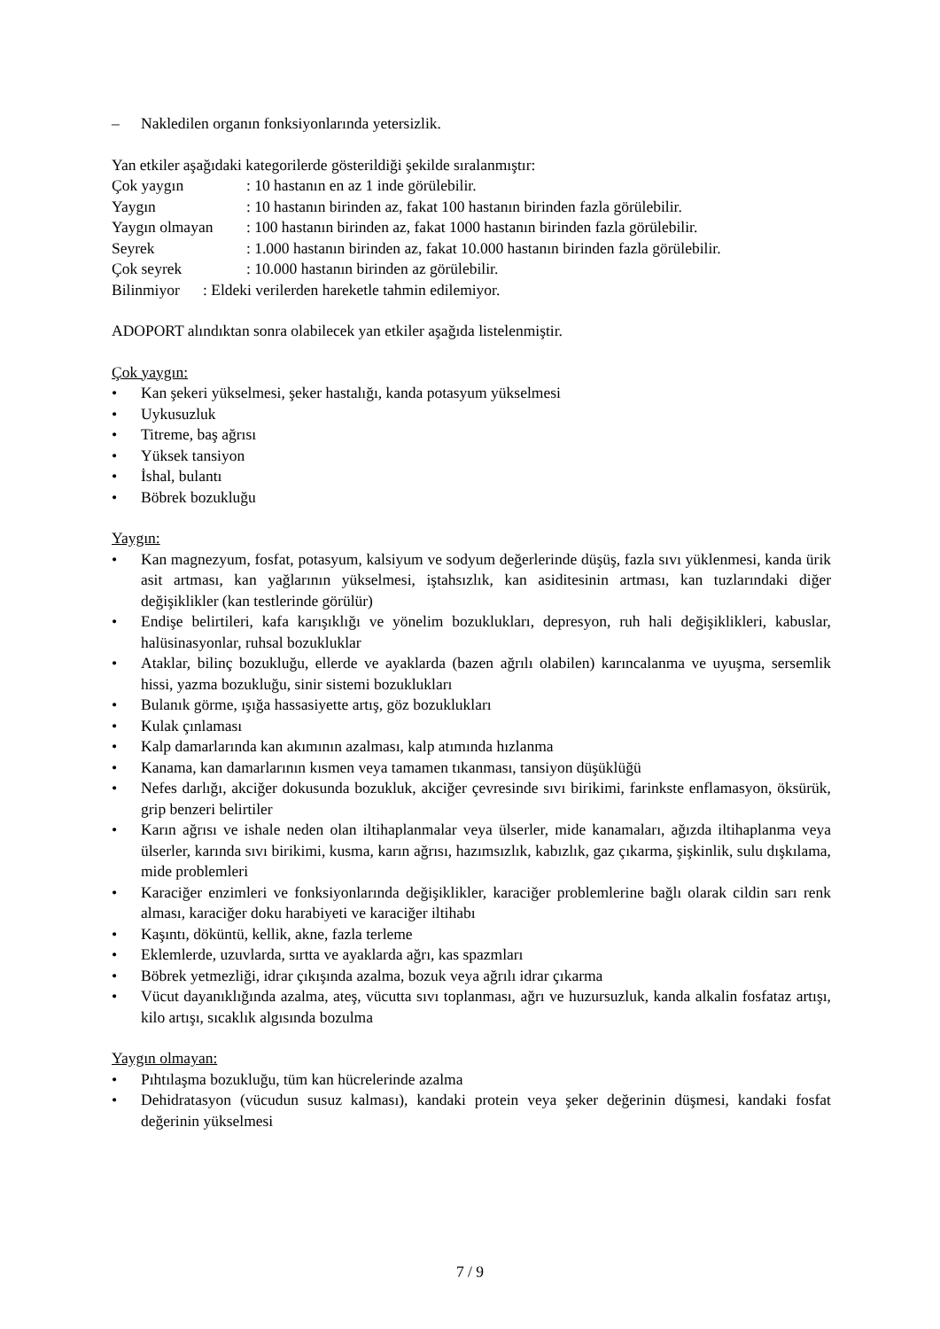– Nakledilen organın fonksiyonlarında yetersizlik.
Yan etkiler aşağıdaki kategorilerde gösterildiği şekilde sıralanmıştır:
Çok yaygın: 10 hastanın en az 1 inde görülebilir.
Yaygın: 10 hastanın birinden az, fakat 100 hastanın birinden fazla görülebilir.
Yaygın olmayan: 100 hastanın birinden az, fakat 1000 hastanın birinden fazla görülebilir.
Seyrek: 1.000 hastanın birinden az, fakat 10.000 hastanın birinden fazla görülebilir.
Çok seyrek: 10.000 hastanın birinden az görülebilir.
Bilinmiyor : Eldeki verilerden hareketle tahmin edilemiyor.
ADOPORT alındıktan sonra olabilecek yan etkiler aşağıda listelenmiştir.
Çok yaygın:
• Kan şekeri yükselmesi, şeker hastalığı, kanda potasyum yükselmesi
• Uykusuzluk
• Titreme, baş ağrısı
• Yüksek tansiyon
• İshal, bulantı
• Böbrek bozukluğu
Yaygın:
• Kan magnezyum, fosfat, potasyum, kalsiyum ve sodyum değerlerinde düşüş, fazla sıvı yüklenmesi, kanda ürik asit artması, kan yağlarının yükselmesi, iştahsızlık, kan asiditesinin artması, kan tuzlarındaki diğer değişiklikler (kan testlerinde görülür)
• Endişe belirtileri, kafa karışıklığı ve yönelim bozuklukları, depresyon, ruh hali değişiklikleri, kabuslar, halüsinasyonlar, ruhsal bozukluklar
• Ataklar, bilinç bozukluğu, ellerde ve ayaklarda (bazen ağrılı olabilen) karıncalanma ve uyuşma, sersemlik hissi, yazma bozukluğu, sinir sistemi bozuklukları
• Bulanık görme, ışığa hassasiyette artış, göz bozuklukları
• Kulak çınlaması
• Kalp damarlarında kan akımının azalması, kalp atımında hızlanma
• Kanama, kan damarlarının kısmen veya tamamen tıkanması, tansiyon düşüklüğü
• Nefes darlığı, akciğer dokusunda bozukluk, akciğer çevresinde sıvı birikimi, farinkste enflamasyon, öksürük, grip benzeri belirtiler
• Karın ağrısı ve ishale neden olan iltihaplanmalar veya ülserler, mide kanamaları, ağızda iltihaplanma veya ülserler, karında sıvı birikimi, kusma, karın ağrısı, hazımsızlık, kabızlık, gaz çıkarma, şişkinlik, sulu dışkılama, mide problemleri
• Karaciğer enzimleri ve fonksiyonlarında değişiklikler, karaciğer problemlerine bağlı olarak cildin sarı renk alması, karaciğer doku harabiyeti ve karaciğer iltihabı
• Kaşıntı, döküntü, kellik, akne, fazla terleme
• Eklemlerde, uzuvlarda, sırtta ve ayaklarda ağrı, kas spazmları
• Böbrek yetmezliği, idrar çıkışında azalma, bozuk veya ağrılı idrar çıkarma
• Vücut dayanıklığında azalma, ateş, vücutta sıvı toplanması, ağrı ve huzursuzluk, kanda alkalin fosfataz artışı, kilo artışı, sıcaklık algısında bozulma
Yaygın olmayan:
• Pıhtılaşma bozukluğu, tüm kan hücrelerinde azalma
• Dehidratasyon (vücudun susuz kalması), kandaki protein veya şeker değerinin düşmesi, kandaki fosfat değerinin yükselmesi
7 / 9